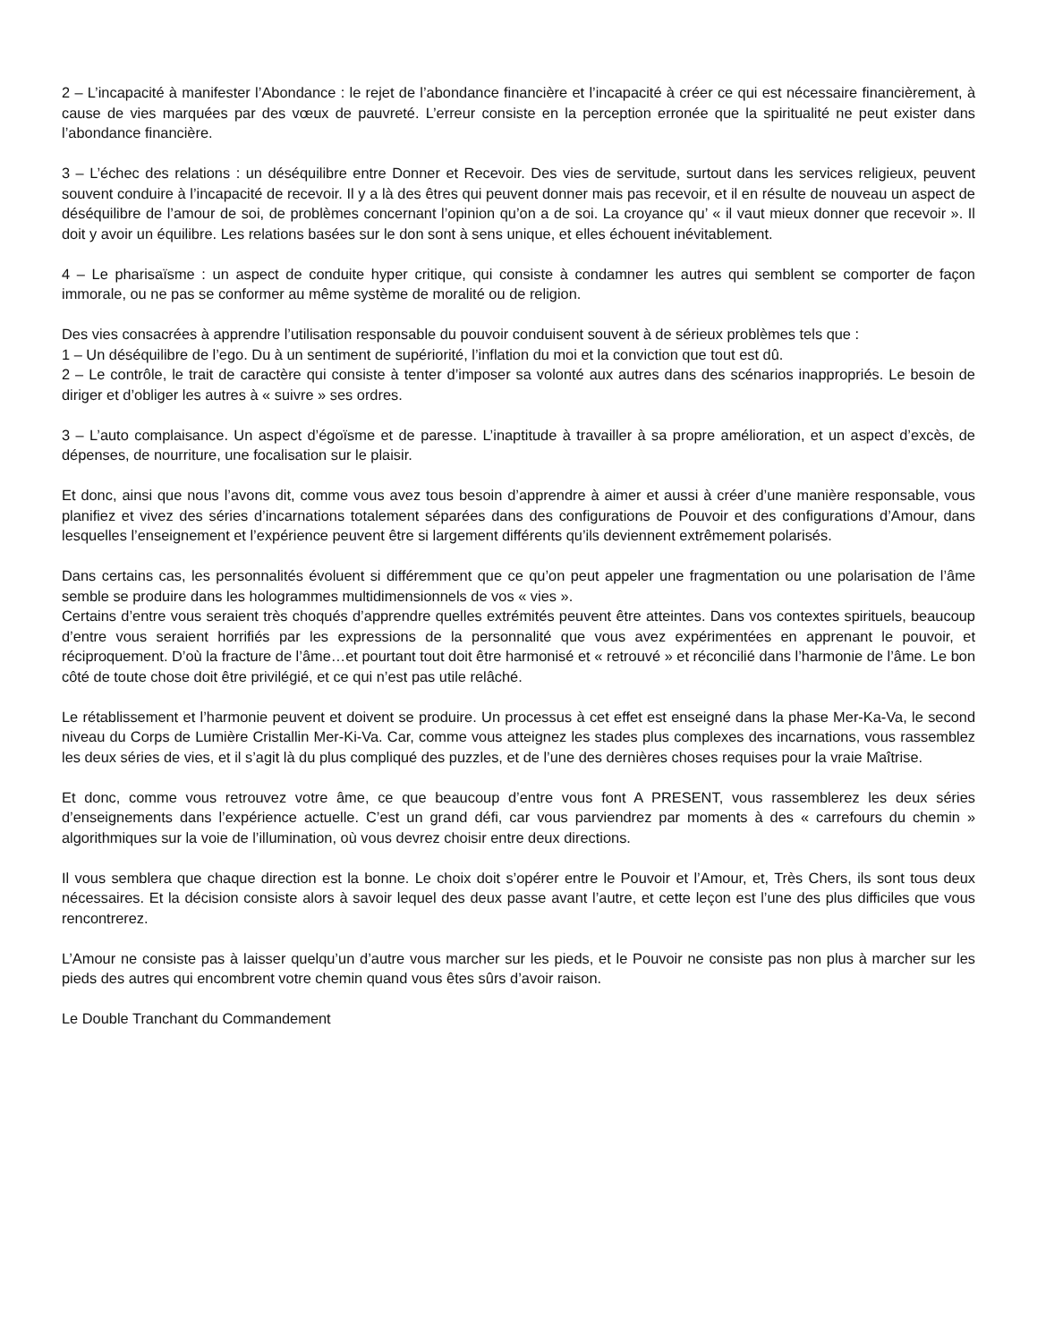2 – L’incapacité à manifester l’Abondance : le rejet de l’abondance financière et l’incapacité à créer ce qui est nécessaire financièrement, à cause de vies marquées par des vœux de pauvreté. L’erreur consiste en la perception erronée que la spiritualité ne peut exister dans l’abondance financière.
3 – L’échec des relations : un déséquilibre entre Donner et Recevoir. Des vies de servitude, surtout dans les services religieux, peuvent souvent conduire à l’incapacité de recevoir. Il y a là des êtres qui peuvent donner mais pas recevoir, et il en résulte de nouveau un aspect de déséquilibre de l’amour de soi, de problèmes concernant l’opinion qu’on a de soi. La croyance qu’ « il vaut mieux donner que recevoir ». Il doit y avoir un équilibre. Les relations basées sur le don sont à sens unique, et elles échouent inévitablement.
4 – Le pharisaïsme : un aspect de conduite hyper critique, qui consiste à condamner les autres qui semblent se comporter de façon immorale, ou ne pas se conformer au même système de moralité ou de religion.
Des vies consacrées à apprendre l’utilisation responsable du pouvoir conduisent souvent à de sérieux problèmes tels que :
1 – Un déséquilibre de l’ego. Du à un sentiment de supériorité, l’inflation du moi et la conviction que tout est dû.
2 – Le contrôle, le trait de caractère qui consiste à tenter d’imposer sa volonté aux autres dans des scénarios inappropriés. Le besoin de diriger et d’obliger les autres à « suivre » ses ordres.
3 – L’auto complaisance. Un aspect d’égoïsme et de paresse. L’inaptitude à travailler à sa propre amélioration, et un aspect d’excès, de dépenses, de nourriture, une focalisation sur le plaisir.
Et donc, ainsi que nous l’avons dit, comme vous avez tous besoin d’apprendre à aimer et aussi à créer d’une manière responsable, vous planifiez et vivez des séries d’incarnations totalement séparées dans des configurations de Pouvoir et des configurations d’Amour, dans lesquelles l’enseignement et l’expérience peuvent être si largement différents qu’ils deviennent extrêmement polarisés.
Dans certains cas, les personnalités évoluent si différemment que ce qu’on peut appeler une fragmentation ou une polarisation de l’âme semble se produire dans les hologrammes multidimensionnels de vos « vies ».
Certains d’entre vous seraient très choqués d’apprendre quelles extrémités peuvent être atteintes. Dans vos contextes spirituels, beaucoup d’entre vous seraient horrifiés par les expressions de la personnalité que vous avez expérimentées en apprenant le pouvoir, et réciproquement. D’où la fracture de l’âme…et pourtant tout doit être harmonisé et « retrouvé » et réconcilié dans l’harmonie de l’âme. Le bon côté de toute chose doit être privilégié, et ce qui n’est pas utile relâché.
Le rétablissement et l’harmonie peuvent et doivent se produire. Un processus à cet effet est enseigné dans la phase Mer-Ka-Va, le second niveau du Corps de Lumière Cristallin Mer-Ki-Va. Car, comme vous atteignez les stades plus complexes des incarnations, vous rassemblez les deux séries de vies, et il s’agit là du plus compliqué des puzzles, et de l’une des dernières choses requises pour la vraie Maîtrise.
Et donc, comme vous retrouvez votre âme, ce que beaucoup d’entre vous font A PRESENT, vous rassemblerez les deux séries d’enseignements dans l’expérience actuelle. C’est un grand défi, car vous parviendrez par moments à des « carrefours du chemin » algorithmiques sur la voie de l’illumination, où vous devrez choisir entre deux directions.
Il vous semblera que chaque direction est la bonne. Le choix doit s’opérer entre le Pouvoir et l’Amour, et, Très Chers, ils sont tous deux nécessaires. Et la décision consiste alors à savoir lequel des deux passe avant l’autre, et cette leçon est l’une des plus difficiles que vous rencontrerez.
L’Amour ne consiste pas à laisser quelqu’un d’autre vous marcher sur les pieds, et le Pouvoir ne consiste pas non plus à marcher sur les pieds des autres qui encombrent votre chemin quand vous êtes sûrs d’avoir raison.
Le Double Tranchant du Commandement